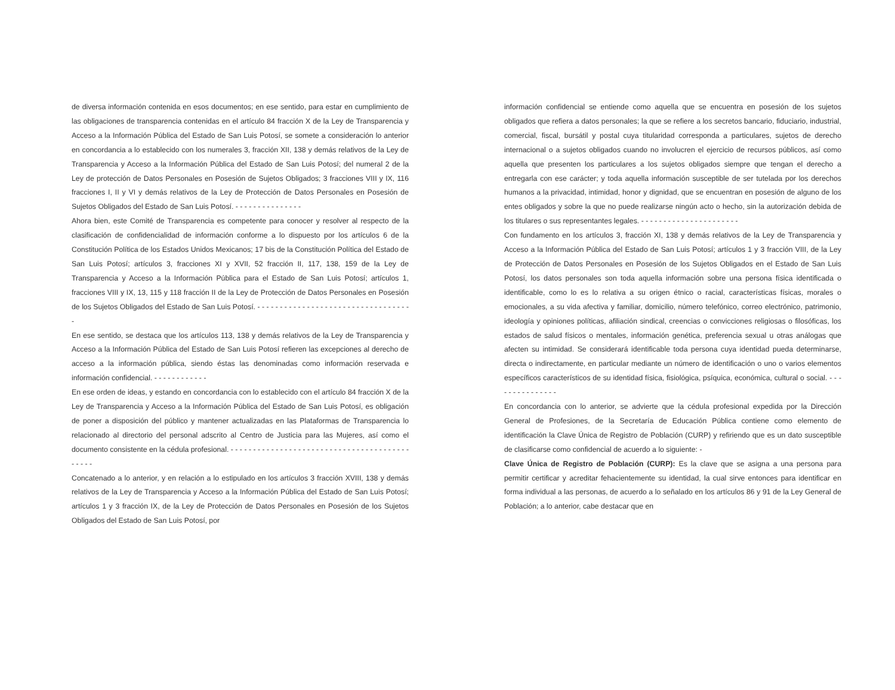de diversa información contenida en esos documentos; en ese sentido, para estar en cumplimiento de las obligaciones de transparencia contenidas en el artículo 84 fracción X de la Ley de Transparencia y Acceso a la Información Pública del Estado de San Luis Potosí, se somete a consideración lo anterior en concordancia a lo establecido con los numerales 3, fracción XII, 138 y demás relativos de la Ley de Transparencia y Acceso a la Información Pública del Estado de San Luis Potosí; del numeral 2 de la Ley de protección de Datos Personales en Posesión de Sujetos Obligados; 3 fracciones VIII y IX, 116 fracciones I, II y VI y demás relativos de la Ley de Protección de Datos Personales en Posesión de Sujetos Obligados del Estado de San Luis Potosí. - - - - - - - - - - - - - - -
Ahora bien, este Comité de Transparencia es competente para conocer y resolver al respecto de la clasificación de confidencialidad de información conforme a lo dispuesto por los artículos 6 de la Constitución Política de los Estados Unidos Mexicanos; 17 bis de la Constitución Política del Estado de San Luis Potosí; artículos 3, fracciones XI y XVII, 52 fracción II, 117, 138, 159 de la Ley de Transparencia y Acceso a la Información Pública para el Estado de San Luis Potosí; artículos 1, fracciones VIII y IX, 13, 115 y 118 fracción II de la Ley de Protección de Datos Personales en Posesión de los Sujetos Obligados del Estado de San Luis Potosí. - - - - - - - - - - - - - - - - - - - - - - - - - - - - - - - - - - -
En ese sentido, se destaca que los artículos 113, 138 y demás relativos de la Ley de Transparencia y Acceso a la Información Pública del Estado de San Luis Potosí refieren las excepciones al derecho de acceso a la información pública, siendo éstas las denominadas como información reservada e información confidencial. - - - - - - - - - - - -
En ese orden de ideas, y estando en concordancia con lo establecido con el artículo 84 fracción X de la Ley de Transparencia y Acceso a la Información Pública del Estado de San Luis Potosí, es obligación de poner a disposición del público y mantener actualizadas en las Plataformas de Transparencia lo relacionado al directorio del personal adscrito al Centro de Justicia para las Mujeres, así como el documento consistente en la cédula profesional. - - - - - - - - - - - - - - - - - - - - - - - - - - - - - - - - - - - - - - - - - - - - -
Concatenado a lo anterior, y en relación a lo estipulado en los artículos 3 fracción XVIII, 138 y demás relativos de la Ley de Transparencia y Acceso a la Información Pública del Estado de San Luis Potosí; artículos 1 y 3 fracción IX, de la Ley de Protección de Datos Personales en Posesión de los Sujetos Obligados del Estado de San Luis Potosí, por
información confidencial se entiende como aquella que se encuentra en posesión de los sujetos obligados que refiera a datos personales; la que se refiere a los secretos bancario, fiduciario, industrial, comercial, fiscal, bursátil y postal cuya titularidad corresponda a particulares, sujetos de derecho internacional o a sujetos obligados cuando no involucren el ejercicio de recursos públicos, así como aquella que presenten los particulares a los sujetos obligados siempre que tengan el derecho a entregarla con ese carácter; y toda aquella información susceptible de ser tutelada por los derechos humanos a la privacidad, intimidad, honor y dignidad, que se encuentran en posesión de alguno de los entes obligados y sobre la que no puede realizarse ningún acto o hecho, sin la autorización debida de los titulares o sus representantes legales. - - - - - - - - - - - - - - - - - - - - - -
Con fundamento en los artículos 3, fracción XI, 138 y demás relativos de la Ley de Transparencia y Acceso a la Información Pública del Estado de San Luis Potosí; artículos 1 y 3 fracción VIII, de la Ley de Protección de Datos Personales en Posesión de los Sujetos Obligados en el Estado de San Luis Potosí, los datos personales son toda aquella información sobre una persona física identificada o identificable, como lo es lo relativa a su origen étnico o racial, características físicas, morales o emocionales, a su vida afectiva y familiar, domicilio, número telefónico, correo electrónico, patrimonio, ideología y opiniones políticas, afiliación sindical, creencias o convicciones religiosas o filosóficas, los estados de salud físicos o mentales, información genética, preferencia sexual u otras análogas que afecten su intimidad. Se considerará identificable toda persona cuya identidad pueda determinarse, directa o indirectamente, en particular mediante un número de identificación o uno o varios elementos específicos característicos de su identidad física, fisiológica, psíquica, económica, cultural o social. - - - - - - - - - - - - - - -
En concordancia con lo anterior, se advierte que la cédula profesional expedida por la Dirección General de Profesiones, de la Secretaría de Educación Pública contiene como elemento de identificación la Clave Única de Registro de Población (CURP) y refiriendo que es un dato susceptible de clasificarse como confidencial de acuerdo a lo siguiente: -
Clave Única de Registro de Población (CURP): Es la clave que se asigna a una persona para permitir certificar y acreditar fehacientemente su identidad, la cual sirve entonces para identificar en forma individual a las personas, de acuerdo a lo señalado en los artículos 86 y 91 de la Ley General de Población; a lo anterior, cabe destacar que en